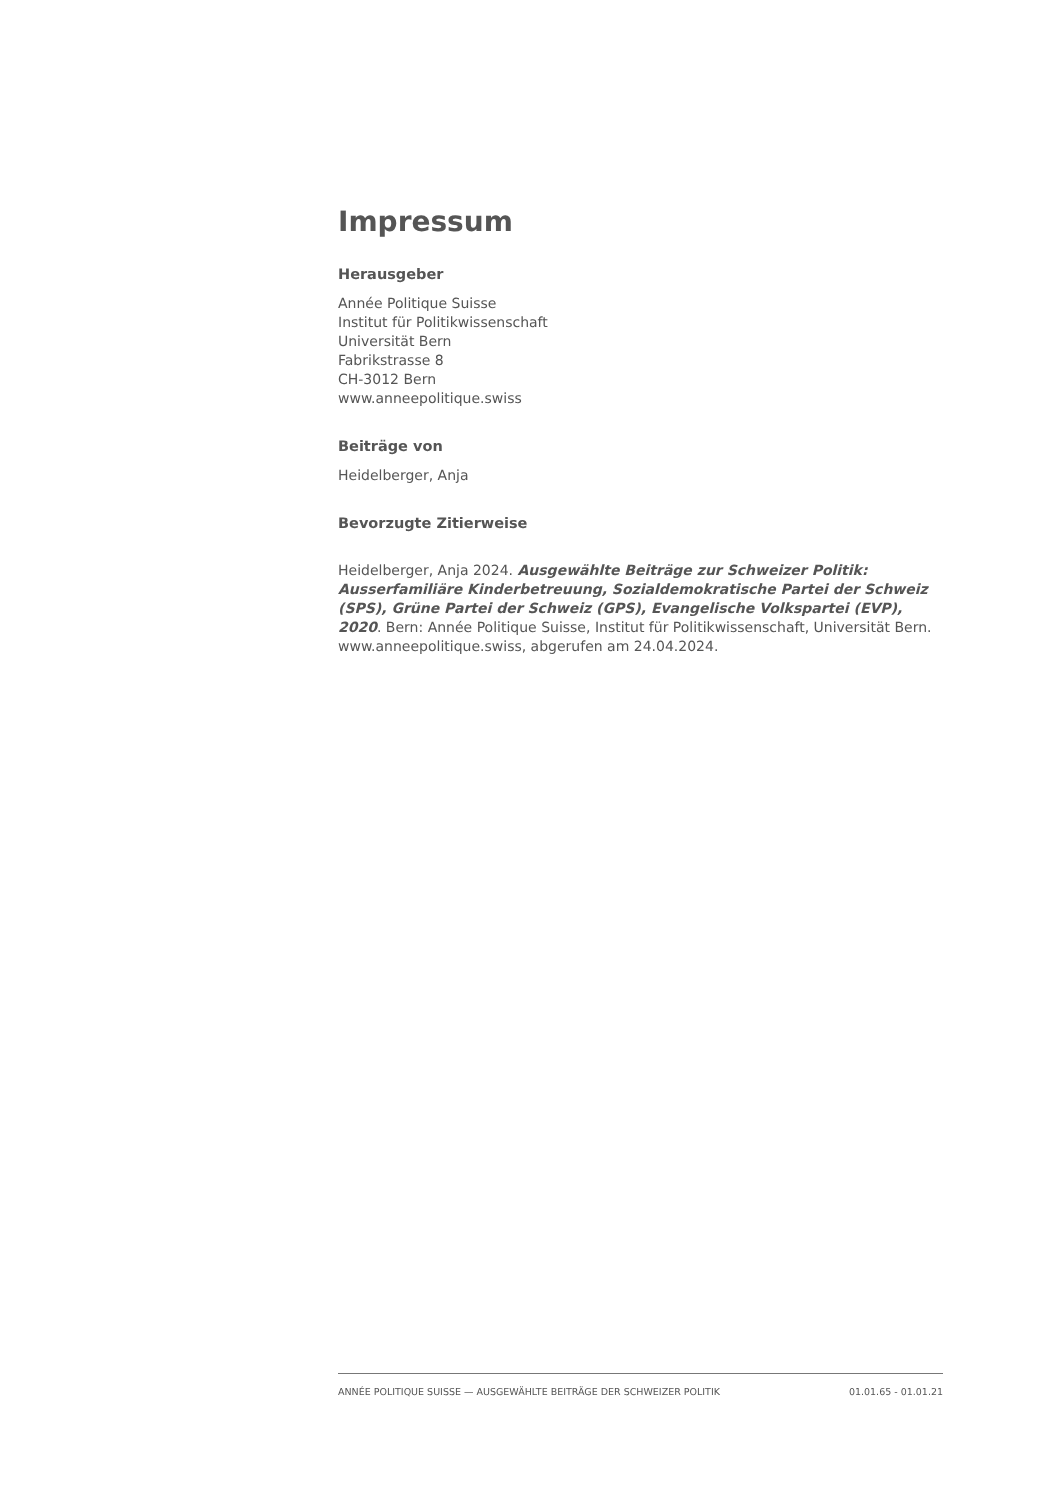Impressum
Herausgeber
Année Politique Suisse
Institut für Politikwissenschaft
Universität Bern
Fabrikstrasse 8
CH-3012 Bern
www.anneepolitique.swiss
Beiträge von
Heidelberger, Anja
Bevorzugte Zitierweise
Heidelberger, Anja 2024. Ausgewählte Beiträge zur Schweizer Politik: Ausserfamiliäre Kinderbetreuung, Sozialdemokratische Partei der Schweiz (SPS), Grüne Partei der Schweiz (GPS), Evangelische Volkspartei (EVP), 2020. Bern: Année Politique Suisse, Institut für Politikwissenschaft, Universität Bern. www.anneepolitique.swiss, abgerufen am 24.04.2024.
ANNÉE POLITIQUE SUISSE — AUSGEWÄHLTE BEITRÄGE DER SCHWEIZER POLITIK 01.01.65 - 01.01.21